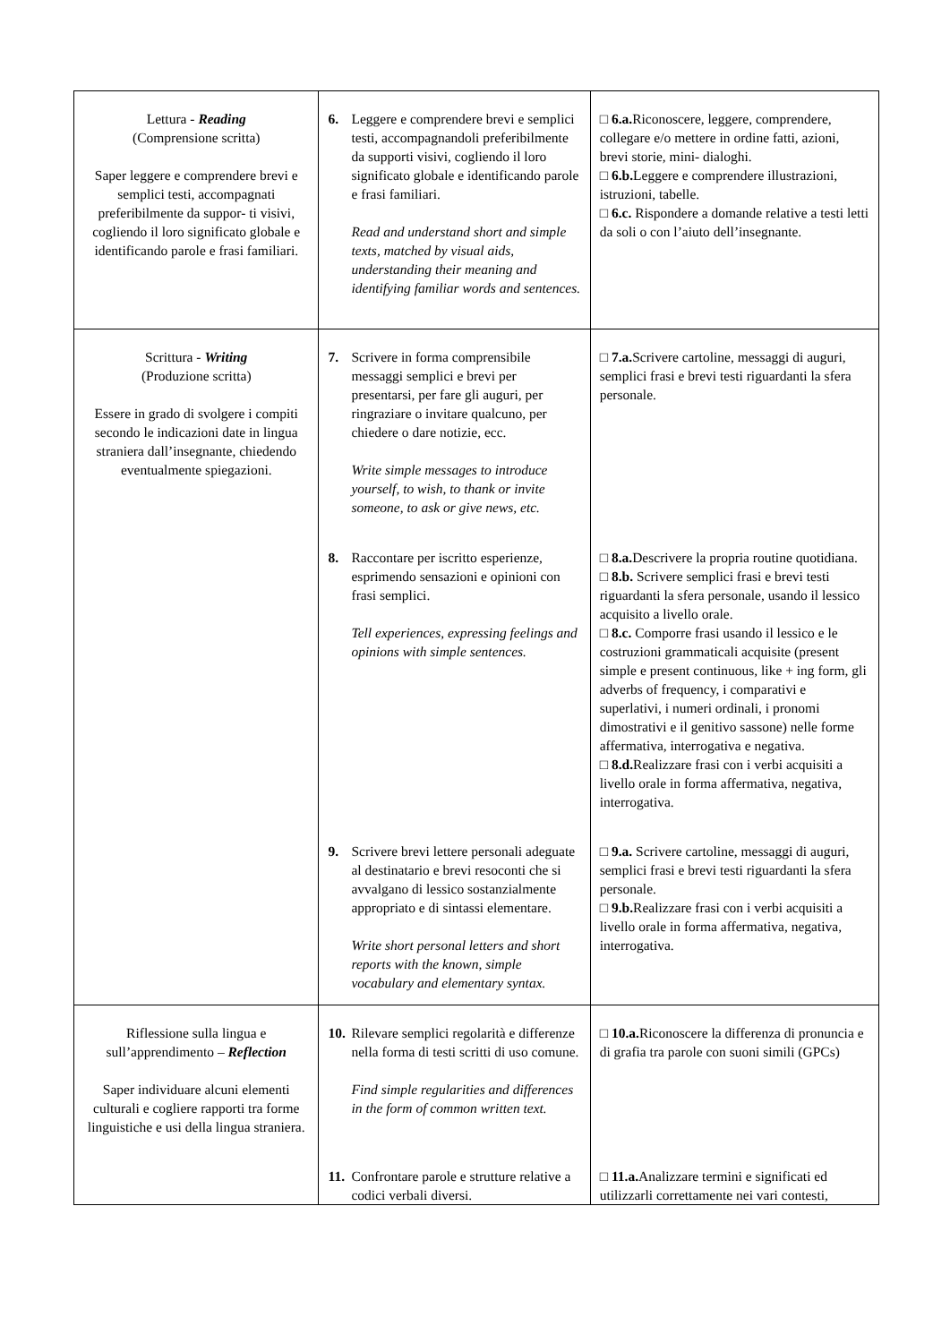| Lettura - Reading (Comprensione scritta) Saper leggere e comprendere brevi e semplici testi, accompagnati preferibilmente da suppor- ti visivi, cogliendo il loro significato globale e identificando parole e frasi familiari. | 6. Leggere e comprendere brevi e semplici testi, accompagnandoli preferibilmente da supporti visivi, cogliendo il loro significato globale e identificando parole e frasi familiari. Read and understand short and simple texts, matched by visual aids, understanding their meaning and identifying familiar words and sentences. | □ 6.a. Riconoscere, leggere, comprendere, collegare e/o mettere in ordine fatti, azioni, brevi storie, mini- dialoghi. □ 6.b. Leggere e comprendere illustrazioni, istruzioni, tabelle. □ 6.c. Rispondere a domande relative a testi letti da soli o con l’aiuto dell’insegnante. |
| Scrittura - Writing (Produzione scritta) Essere in grado di svolgere i compiti secondo le indicazioni date in lingua straniera dall’insegnante, chiedendo eventualmente spiegazioni. | 7. Scrivere in forma comprensibile messaggi semplici e brevi per presentarsi, per fare gli auguri, per ringraziare o invitare qualcuno, per chiedere o dare notizie, ecc. Write simple messages to introduce yourself, to wish, to thank or invite someone, to ask or give news, etc. | □ 7.a. Scrivere cartoline, messaggi di auguri, semplici frasi e brevi testi riguardanti la sfera personale. |
| | 8. Raccontare per iscritto esperienze, esprimendo sensazioni e opinioni con frasi semplici. Tell experiences, expressing feelings and opinions with simple sentences. | □ 8.a. Descrivere la propria routine quotidiana. □ 8.b. Scrivere semplici frasi e brevi testi riguardanti la sfera personale, usando il lessico acquisito a livello orale. □ 8.c. Comporre frasi usando il lessico e le costruzioni grammaticali acquisite (present simple e present continuous, like + ing form, gli adverbs of frequency, i comparativi e superlativi, i numeri ordinali, i pronomi dimostrativi e il genitivo sassone) nelle forme affermativa, interrogativa e negativa. □ 8.d. Realizzare frasi con i verbi acquisiti a livello orale in forma affermativa, negativa, interrogativa. |
| | 9. Scrivere brevi lettere personali adeguate al destinatario e brevi resoconti che si avvalgano di lessico sostanzialmente appropriato e di sintassi elementare. Write short personal letters and short reports with the known, simple vocabulary and elementary syntax. | □ 9.a. Scrivere cartoline, messaggi di auguri, semplici frasi e brevi testi riguardanti la sfera personale. □ 9.b. Realizzare frasi con i verbi acquisiti a livello orale in forma affermativa, negativa, interrogativa. |
| Riflessione sulla lingua e sull’apprendimento – Reflection Saper individuare alcuni elementi culturali e cogliere rapporti tra forme linguistiche e usi della lingua straniera. | 10. Rilevare semplici regolarità e differenze nella forma di testi scritti di uso comune. Find simple regularities and differences in the form of common written text. | □ 10.a. Riconoscere la differenza di pronuncia e di grafia tra parole con suoni simili (GPCs) |
| | 11. Confrontare parole e strutture relative a codici verbali diversi. | □ 11.a. Analizzare termini e significati ed utilizzarli correttamente nei vari contesti, |